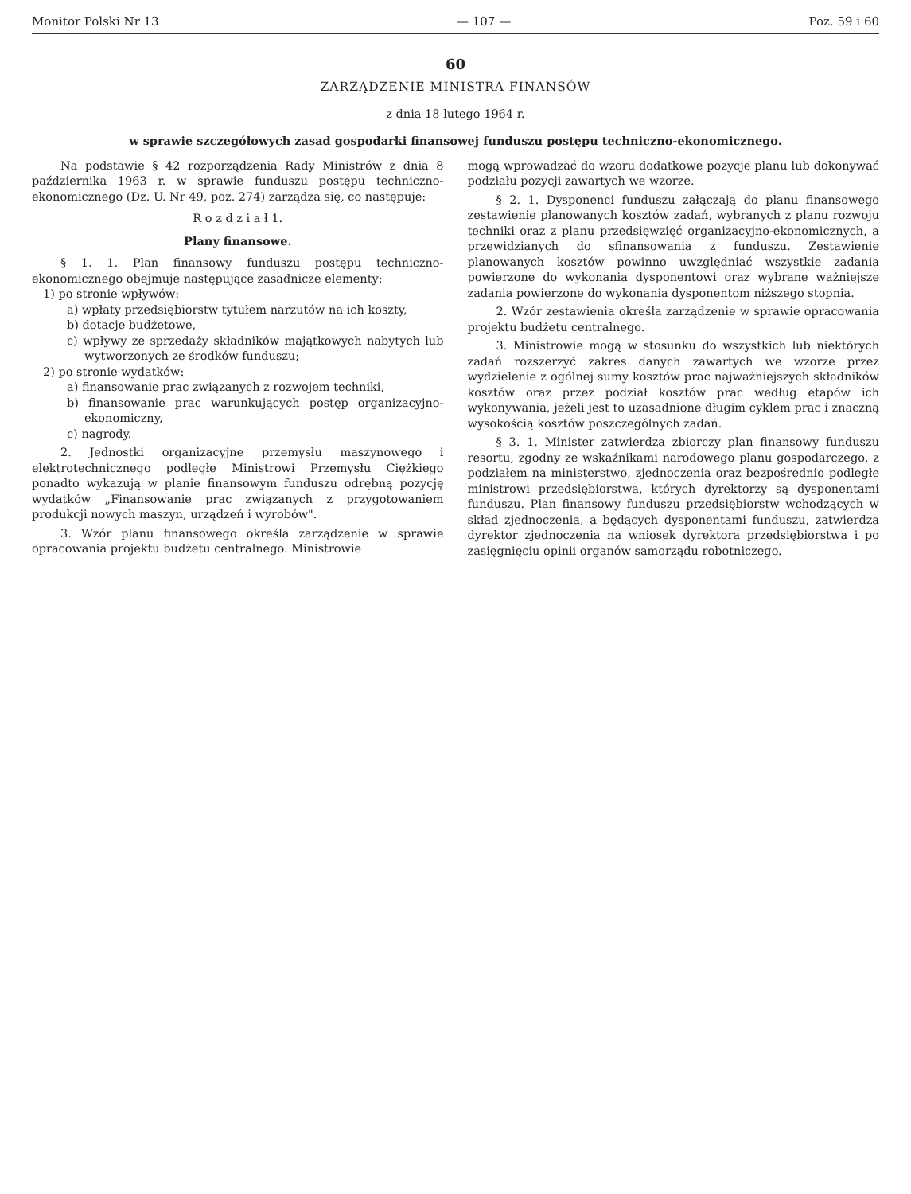Monitor Polski Nr 13 — 107 — Poz. 59 i 60
60
ZARZĄDZENIE MINISTRA FINANSÓW
z dnia 18 lutego 1964 r.
w sprawie szczegółowych zasad gospodarki finansowej funduszu postępu techniczno-ekonomicznego.
Na podstawie § 42 rozporządzenia Rady Ministrów z dnia 8 października 1963 r. w sprawie funduszu postępu techniczno-ekonomicznego (Dz. U. Nr 49, poz. 274) zarządza się, co następuje:
R o z d z i a ł 1.
Plany finansowe.
§ 1. 1. Plan finansowy funduszu postępu techniczno-ekonomicznego obejmuje następujące zasadnicze elementy:
1) po stronie wpływów:
a) wpłaty przedsiębiorstw tytułem narzutów na ich koszty,
b) dotacje budżetowe,
c) wpływy ze sprzedaży składników majątkowych nabytych lub wytworzonych ze środków funduszu;
2) po stronie wydatków:
a) finansowanie prac związanych z rozwojem techniki,
b) finansowanie prac warunkujących postęp organizacyjno-ekonomiczny,
c) nagrody.
2. Jednostki organizacyjne przemysłu maszynowego i elektrotechnicznego podległe Ministrowi Przemysłu Ciężkiego ponadto wykazują w planie finansowym funduszu odrębną pozycję wydatków „Finansowanie prac związanych z przygotowaniem produkcji nowych maszyn, urządzeń i wyrobów".
3. Wzór planu finansowego określa zarządzenie w sprawie opracowania projektu budżetu centralnego. Ministrowie
mogą wprowadzać do wzoru dodatkowe pozycje planu lub dokonywać podziału pozycji zawartych we wzorze.
§ 2. 1. Dysponenci funduszu załączają do planu finansowego zestawienie planowanych kosztów zadań, wybranych z planu rozwoju techniki oraz z planu przedsięwzięć organizacyjno-ekonomicznych, a przewidzianych do sfinansowania z funduszu. Zestawienie planowanych kosztów powinno uwzględniać wszystkie zadania powierzone do wykonania dysponentowi oraz wybrane ważniejsze zadania powierzone do wykonania dysponentom niższego stopnia.
2. Wzór zestawienia określa zarządzenie w sprawie opracowania projektu budżetu centralnego.
3. Ministrowie mogą w stosunku do wszystkich lub niektórych zadań rozszerzyć zakres danych zawartych we wzorze przez wydzielenie z ogólnej sumy kosztów prac najważniejszych składników kosztów oraz przez podział kosztów prac według etapów ich wykonywania, jeżeli jest to uzasadnione długim cyklem prac i znaczną wysokością kosztów poszczególnych zadań.
§ 3. 1. Minister zatwierdza zbiorczy plan finansowy funduszu resortu, zgodny ze wskaźnikami narodowego planu gospodarczego, z podziałem na ministerstwo, zjednoczenia oraz bezpośrednio podległe ministrowi przedsiębiorstwa, których dyrektorzy są dysponentami funduszu. Plan finansowy funduszu przedsiębiorstw wchodzących w skład zjednoczenia, a będących dysponentami funduszu, zatwierdza dyrektor zjednoczenia na wniosek dyrektora przedsiębiorstwa i po zasięgnięciu opinii organów samorządu robotniczego.